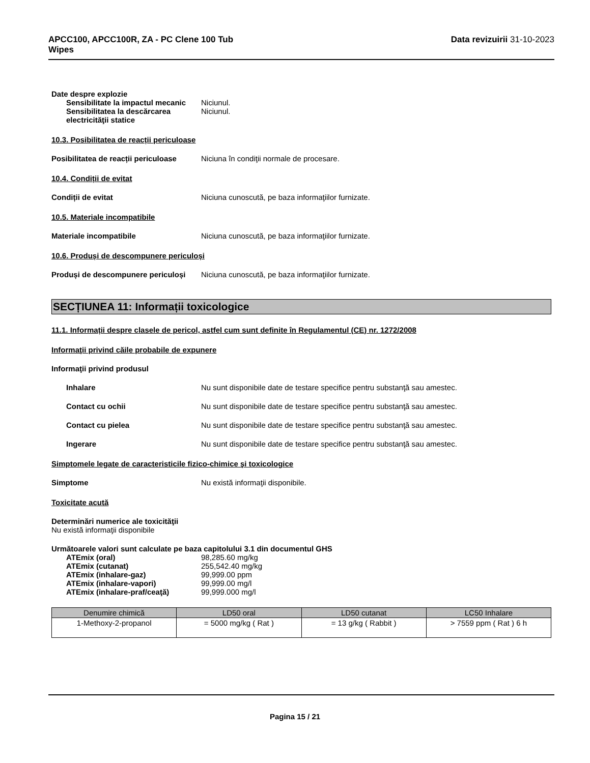APCC100, APCC100R, ZA - PC Clene 100 Tub
Wipes
Data revizuirii 31-10-2023
Date despre explozie
Sensibilitate la impactul mecanic
Niciunul.
Sensibilitatea la descărcarea electricităţii statice
Niciunul.
10.3. Posibilitatea de reacții periculoase
Posibilitatea de reacții periculoase
Niciuna în condiţii normale de procesare.
10.4. Condiții de evitat
Condiții de evitat Niciuna cunoscută, pe baza informaţiilor furnizate.
10.5. Materiale incompatibile
Materiale incompatibile Niciuna cunoscută, pe baza informaţiilor furnizate.
10.6. Produși de descompunere periculoși
Produși de descompunere periculoși
Niciuna cunoscută, pe baza informaţiilor furnizate.
SECȚIUNEA 11: Informații toxicologice
11.1. Informații despre clasele de pericol, astfel cum sunt definite în Regulamentul (CE) nr. 1272/2008
Informaţii privind căile probabile de expunere
Informaţii privind produsul
Inhalare Nu sunt disponibile date de testare specifice pentru substanţă sau amestec.
Contact cu ochii Nu sunt disponibile date de testare specifice pentru substanţă sau amestec.
Contact cu pielea Nu sunt disponibile date de testare specifice pentru substanţă sau amestec.
Ingerare Nu sunt disponibile date de testare specifice pentru substanţă sau amestec.
Simptomele legate de caracteristicile fizico-chimice şi toxicologice
Simptome Nu există informaţii disponibile.
Toxicitate acută
Determinări numerice ale toxicităţii
Nu există informaţii disponibile
Următoarele valori sunt calculate pe baza capitolului 3.1 din documentul GHS
ATEmix (oral) 98,285.60 mg/kg
ATEmix (cutanat) 255,542.40 mg/kg
ATEmix (inhalare-gaz) 99,999.00 ppm
ATEmix (inhalare-vapori) 99,999.00 mg/l
ATEmix (inhalare-praf/ceaţă) 99,999.000 mg/l
| Denumire chimică | LD50 oral | LD50 cutanat | LC50 Inhalare |
| --- | --- | --- | --- |
| 1-Methoxy-2-propanol | = 5000 mg/kg ( Rat ) | = 13 g/kg ( Rabbit ) | > 7559 ppm ( Rat ) 6 h |
Pagina 15 / 21